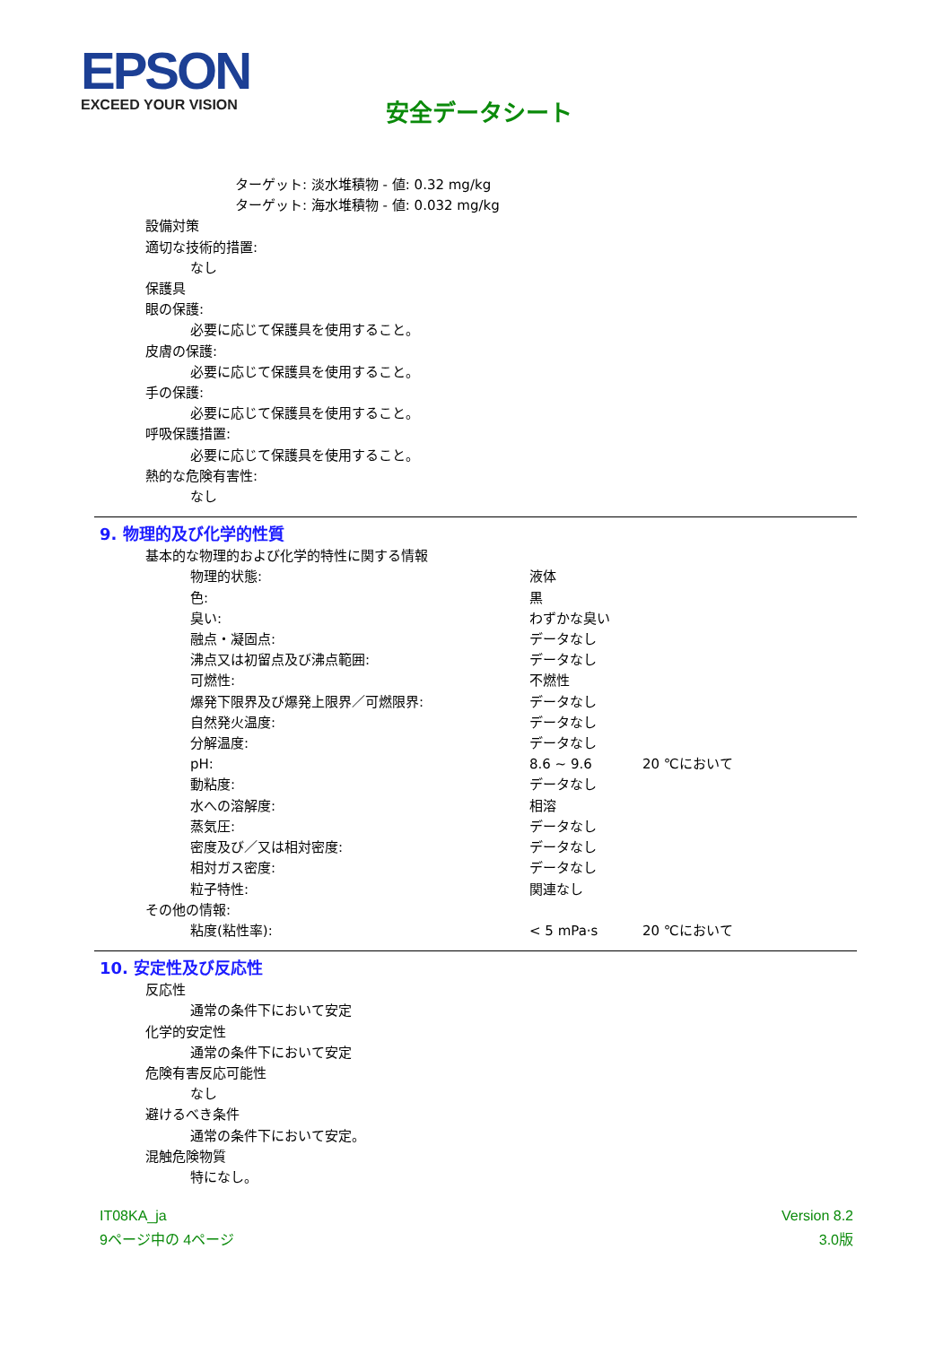EPSON
EXCEED YOUR VISION
安全データシート
ターゲット: 淡水堆積物 - 値: 0.32 mg/kg
ターゲット: 海水堆積物 - 値: 0.032 mg/kg
設備対策
適切な技術的措置:
なし
保護具
眼の保護:
必要に応じて保護具を使用すること。
皮膚の保護:
必要に応じて保護具を使用すること。
手の保護:
必要に応じて保護具を使用すること。
呼吸保護措置:
必要に応じて保護具を使用すること。
熱的な危険有害性:
なし
9. 物理的及び化学的性質
基本的な物理的および化学的特性に関する情報
| 物理的状態: | 液体 | |
| 色: | 黒 | |
| 臭い: | わずかな臭い | |
| 融点・凝固点: | データなし | |
| 沸点又は初留点及び沸点範囲: | データなし | |
| 可燃性: | 不燃性 | |
| 爆発下限界及び爆発上限界／可燃限界: | データなし | |
| 自然発火温度: | データなし | |
| 分解温度: | データなし | |
| pH: | 8.6 ~ 9.6 | 20 ℃において |
| 動粘度: | データなし | |
| 水への溶解度: | 相溶 | |
| 蒸気圧: | データなし | |
| 密度及び／又は相対密度: | データなし | |
| 相対ガス密度: | データなし | |
| 粒子特性: | 関連なし | |
その他の情報:
| 粘度(粘性率): | < 5 mPa·s | 20 ℃において |
10. 安定性及び反応性
反応性
通常の条件下において安定
化学的安定性
通常の条件下において安定
危険有害反応可能性
なし
避けるべき条件
通常の条件下において安定。
混触危険物質
特になし。
IT08KA_ja
9ページ中の 4ページ
Version 8.2
3.0版